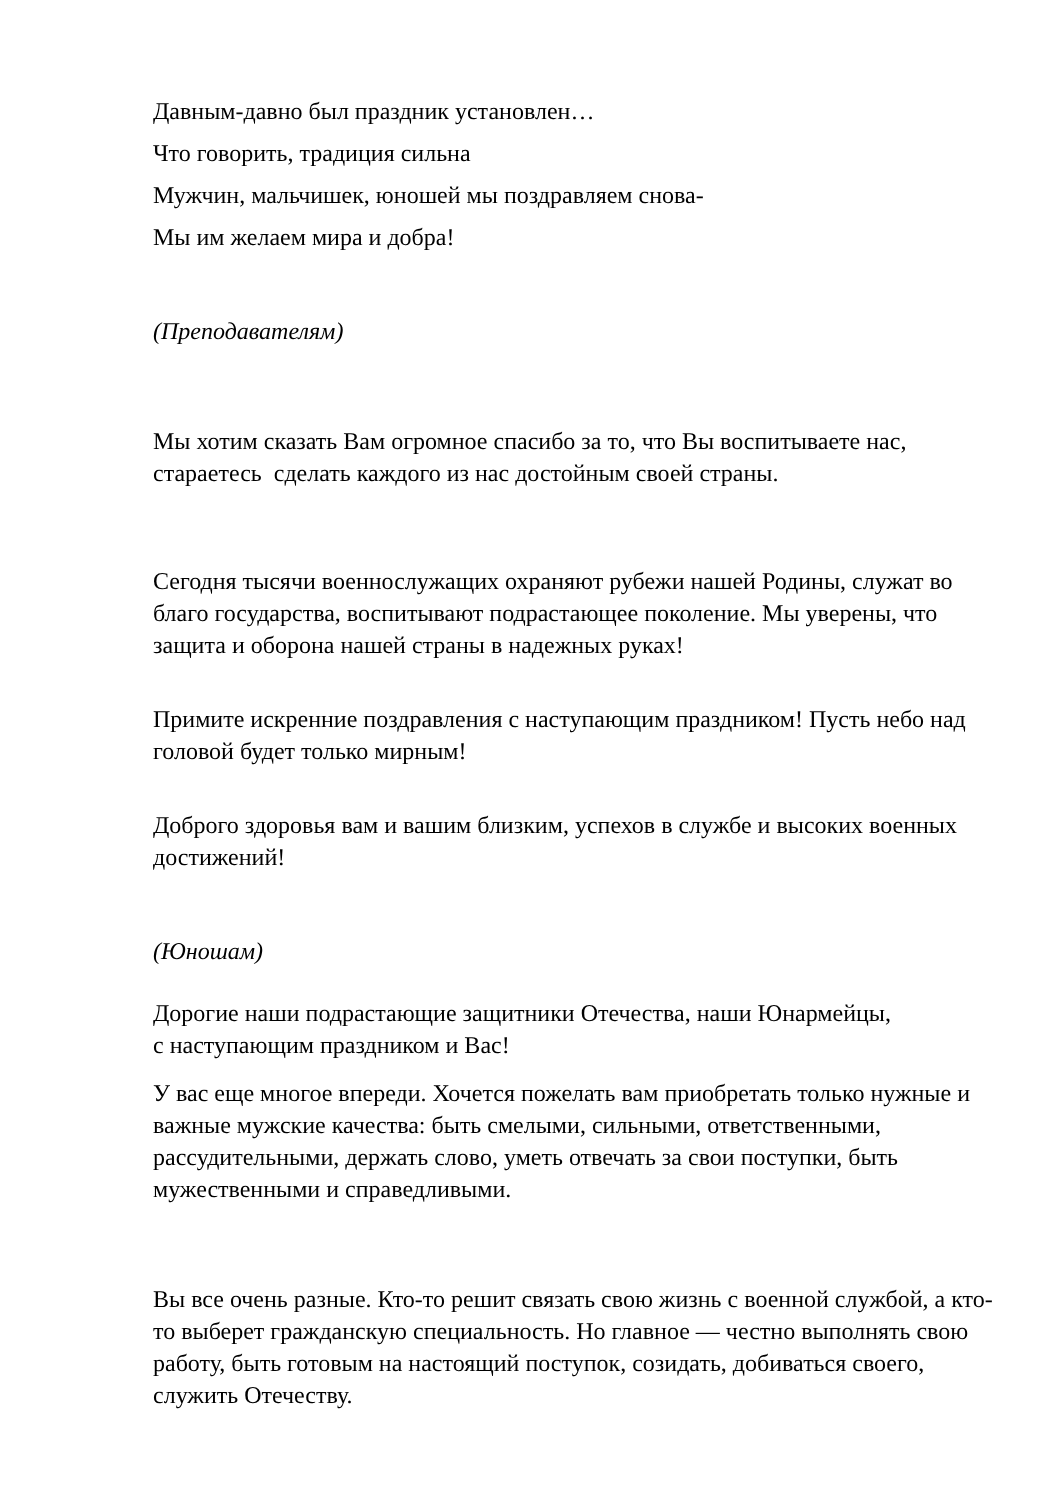Давным-давно был праздник установлен…
Что говорить, традиция сильна
Мужчин, мальчишек, юношей мы поздравляем снова-
Мы им желаем мира и добра!
(Преподавателям)
Мы хотим сказать Вам огромное спасибо за то, что Вы воспитываете нас, стараетесь сделать каждого из нас достойным своей страны.
Сегодня тысячи военнослужащих охраняют рубежи нашей Родины, служат во благо государства, воспитывают подрастающее поколение. Мы уверены, что защита и оборона нашей страны в надежных руках!
Примите искренние поздравления с наступающим праздником! Пусть небо над головой будет только мирным!
Доброго здоровья вам и вашим близким, успехов в службе и высоких военных достижений!
(Юношам)
Дорогие наши подрастающие защитники Отечества, наши Юнармейцы,
с наступающим праздником и Вас!
У вас еще многое впереди. Хочется пожелать вам приобретать только нужные и важные мужские качества: быть смелыми, сильными, ответственными, рассудительными, держать слово, уметь отвечать за свои поступки, быть мужественными и справедливыми.
Вы все очень разные. Кто-то решит связать свою жизнь с военной службой, а кто-то выберет гражданскую специальность. Но главное — честно выполнять свою работу, быть готовым на настоящий поступок, созидать, добиваться своего, служить Отечеству.